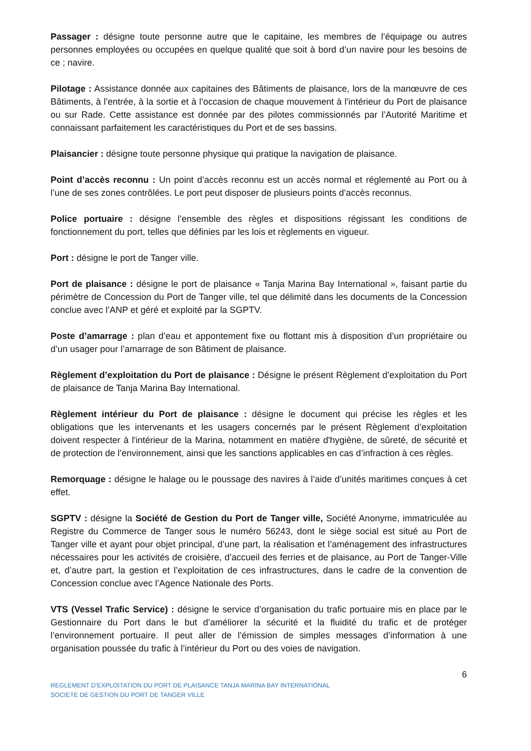Passager : désigne toute personne autre que le capitaine, les membres de l’équipage ou autres personnes employées ou occupées en quelque qualité que soit à bord d’un navire pour les besoins de ce ; navire.
Pilotage : Assistance donnée aux capitaines des Bâtiments de plaisance, lors de la manœuvre de ces Bâtiments, à l’entrée, à la sortie et à l’occasion de chaque mouvement à l’intérieur du Port de plaisance ou sur Rade. Cette assistance est donnée par des pilotes commissionnés par l’Autorité Maritime et connaissant parfaitement les caractéristiques du Port et de ses bassins.
Plaisancier : désigne toute personne physique qui pratique la navigation de plaisance.
Point d’accès reconnu : Un point d’accès reconnu est un accès normal et réglementé au Port ou à l’une de ses zones contrôlées. Le port peut disposer de plusieurs points d’accès reconnus.
Police portuaire : désigne l’ensemble des règles et dispositions régissant les conditions de fonctionnement du port, telles que définies par les lois et règlements en vigueur.
Port : désigne le port de Tanger ville.
Port de plaisance : désigne le port de plaisance « Tanja Marina Bay International », faisant partie du périmètre de Concession du Port de Tanger ville, tel que délimité dans les documents de la Concession conclue avec l’ANP et géré et exploité par la SGPTV.
Poste d’amarrage : plan d’eau et appontement fixe ou flottant mis à disposition d’un propriétaire ou d’un usager pour l’amarrage de son Bâtiment de plaisance.
Règlement d’exploitation du Port de plaisance : Désigne le présent Règlement d’exploitation du Port de plaisance de Tanja Marina Bay International.
Règlement intérieur du Port de plaisance : désigne le document qui précise les règles et les obligations que les intervenants et les usagers concernés par le présent Règlement d’exploitation doivent respecter à l'intérieur de la Marina, notamment en matière d'hygiène, de sûreté, de sécurité et de protection de l’environnement, ainsi que les sanctions applicables en cas d’infraction à ces règles.
Remorquage : désigne le halage ou le poussage des navires à l’aide d’unités maritimes conçues à cet effet.
SGPTV : désigne la Société de Gestion du Port de Tanger ville, Société Anonyme, immatriculée au Registre du Commerce de Tanger sous le numéro 56243, dont le siège social est situé au Port de Tanger ville et ayant pour objet principal, d’une part, la réalisation et l’aménagement des infrastructures nécessaires pour les activités de croisière, d’accueil des ferries et de plaisance, au Port de Tanger-Ville et, d’autre part, la gestion et l’exploitation de ces infrastructures, dans le cadre de la convention de Concession conclue avec l’Agence Nationale des Ports.
VTS (Vessel Trafic Service) : désigne le service d’organisation du trafic portuaire mis en place par le Gestionnaire du Port dans le but d’améliorer la sécurité et la fluidité du trafic et de protéger l’environnement portuaire. Il peut aller de l’émission de simples messages d’information à une organisation poussée du trafic à l’intérieur du Port ou des voies de navigation.
6
REGLEMENT D’EXPLOITATION DU PORT DE PLAISANCE TANJA MARINA BAY INTERNATIONAL
SOCIETE DE GESTION DU PORT DE TANGER VILLE